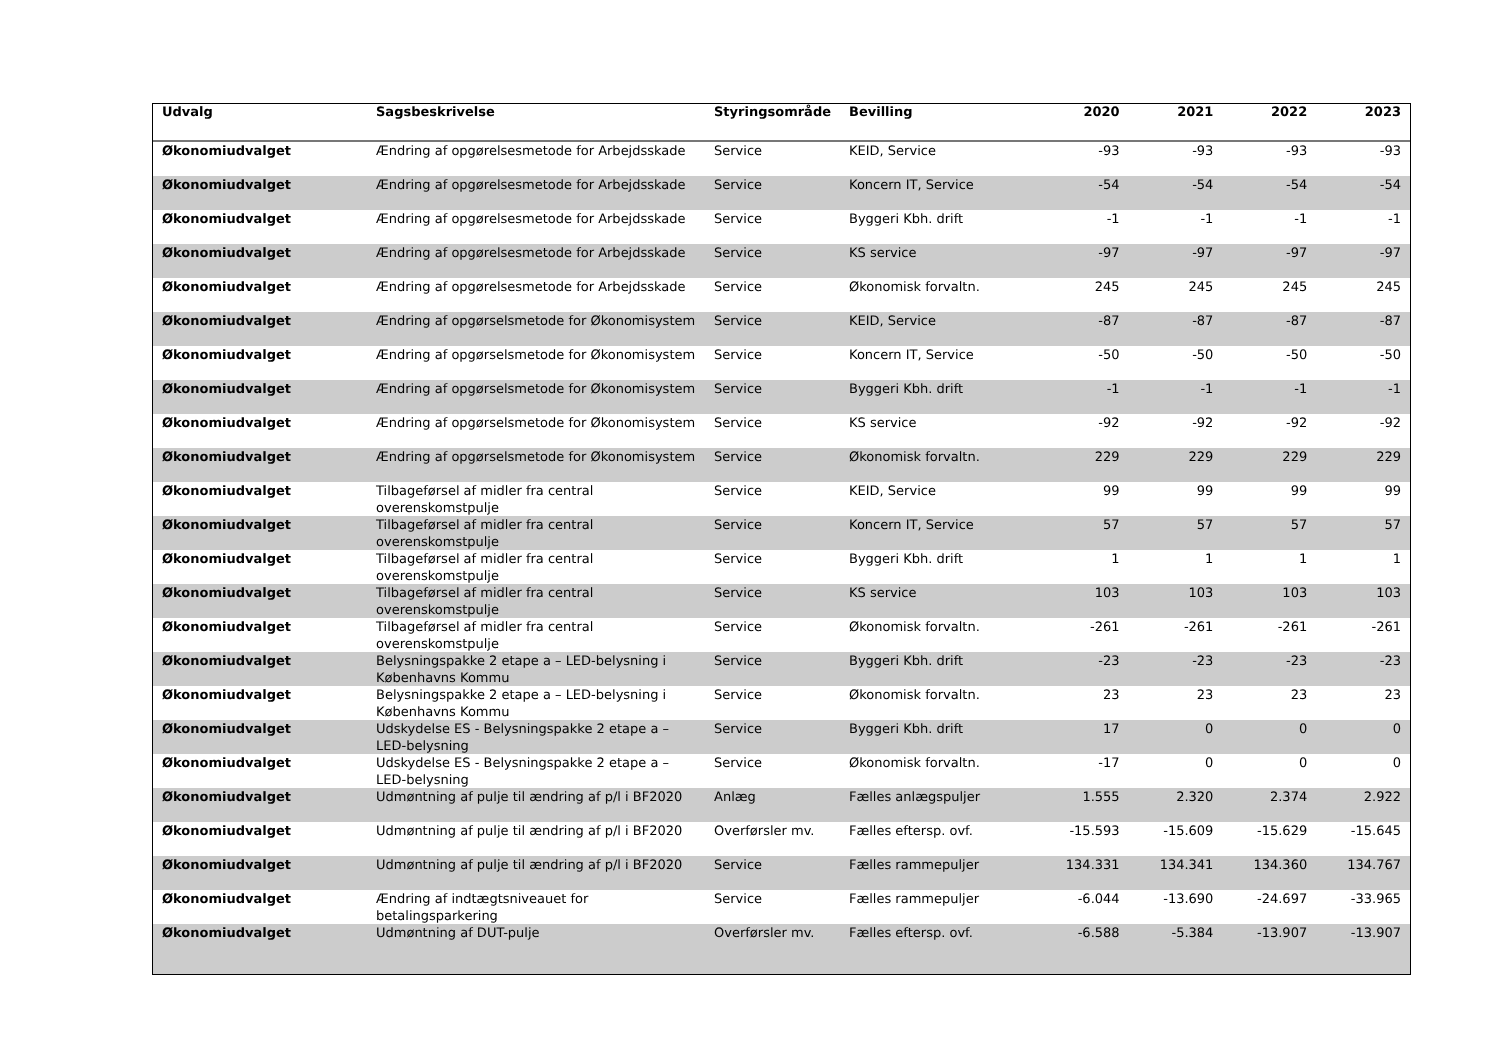| Udvalg | Sagsbeskrivelse | Styringsområde | Bevilling | 2020 | 2021 | 2022 | 2023 |
| --- | --- | --- | --- | --- | --- | --- | --- |
| Økonomiudvalget | Ændring af opgørelsesmetode for Arbejdsskade | Service | KEID, Service | -93 | -93 | -93 | -93 |
| Økonomiudvalget | Ændring af opgørelsesmetode for Arbejdsskade | Service | Koncern IT, Service | -54 | -54 | -54 | -54 |
| Økonomiudvalget | Ændring af opgørelsesmetode for Arbejdsskade | Service | Byggeri Kbh. drift | -1 | -1 | -1 | -1 |
| Økonomiudvalget | Ændring af opgørelsesmetode for Arbejdsskade | Service | KS service | -97 | -97 | -97 | -97 |
| Økonomiudvalget | Ændring af opgørelsesmetode for Arbejdsskade | Service | Økonomisk forvaltn. | 245 | 245 | 245 | 245 |
| Økonomiudvalget | Ændring af opgørselsmetode for Økonomisystem | Service | KEID, Service | -87 | -87 | -87 | -87 |
| Økonomiudvalget | Ændring af opgørselsmetode for Økonomisystem | Service | Koncern IT, Service | -50 | -50 | -50 | -50 |
| Økonomiudvalget | Ændring af opgørselsmetode for Økonomisystem | Service | Byggeri Kbh. drift | -1 | -1 | -1 | -1 |
| Økonomiudvalget | Ændring af opgørselsmetode for Økonomisystem | Service | KS service | -92 | -92 | -92 | -92 |
| Økonomiudvalget | Ændring af opgørselsmetode for Økonomisystem | Service | Økonomisk forvaltn. | 229 | 229 | 229 | 229 |
| Økonomiudvalget | Tilbageførsel af midler fra central overenskomstpulje | Service | KEID, Service | 99 | 99 | 99 | 99 |
| Økonomiudvalget | Tilbageførsel af midler fra central overenskomstpulje | Service | Koncern IT, Service | 57 | 57 | 57 | 57 |
| Økonomiudvalget | Tilbageførsel af midler fra central overenskomstpulje | Service | Byggeri Kbh. drift | 1 | 1 | 1 | 1 |
| Økonomiudvalget | Tilbageførsel af midler fra central overenskomstpulje | Service | KS service | 103 | 103 | 103 | 103 |
| Økonomiudvalget | Tilbageførsel af midler fra central overenskomstpulje | Service | Økonomisk forvaltn. | -261 | -261 | -261 | -261 |
| Økonomiudvalget | Belysningspakke 2 etape a – LED-belysning i Københavns Kommu | Service | Byggeri Kbh. drift | -23 | -23 | -23 | -23 |
| Økonomiudvalget | Belysningspakke 2 etape a – LED-belysning i Københavns Kommu | Service | Økonomisk forvaltn. | 23 | 23 | 23 | 23 |
| Økonomiudvalget | Udskydelse ES - Belysningspakke 2 etape a – LED-belysning | Service | Byggeri Kbh. drift | 17 | 0 | 0 | 0 |
| Økonomiudvalget | Udskydelse ES - Belysningspakke 2 etape a – LED-belysning | Service | Økonomisk forvaltn. | -17 | 0 | 0 | 0 |
| Økonomiudvalget | Udmøntning af pulje til ændring af p/l i BF2020 | Anlæg | Fælles anlægspuljer | 1.555 | 2.320 | 2.374 | 2.922 |
| Økonomiudvalget | Udmøntning af pulje til ændring af p/l i BF2020 | Overførsler mv. | Fælles eftersp. ovf. | -15.593 | -15.609 | -15.629 | -15.645 |
| Økonomiudvalget | Udmøntning af pulje til ændring af p/l i BF2020 | Service | Fælles rammepuljer | 134.331 | 134.341 | 134.360 | 134.767 |
| Økonomiudvalget | Ændring af indtægtsniveauet for betalingsparkering | Service | Fælles rammepuljer | -6.044 | -13.690 | -24.697 | -33.965 |
| Økonomiudvalget | Udmøntning af DUT-pulje | Overførsler mv. | Fælles eftersp. ovf. | -6.588 | -5.384 | -13.907 | -13.907 |